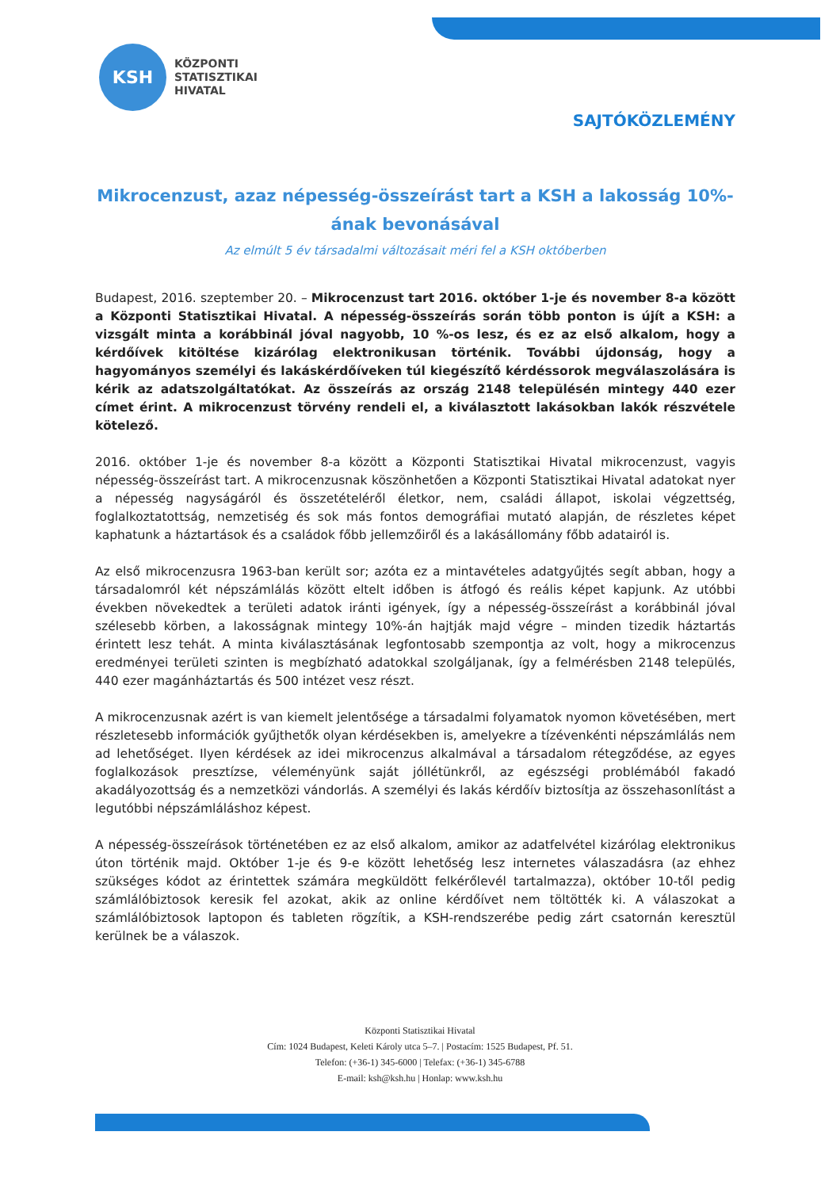KSH
KÖZPONTI
STATISZTIKAI
HIVATAL
SAJTÓKÖZLEMÉNY
Mikrocenzust, azaz népesség-összeírást tart a KSH a lakosság 10%-ának bevonásával
Az elmúlt 5 év társadalmi változásait méri fel a KSH októberben
Budapest, 2016. szeptember 20. – Mikrocenzust tart 2016. október 1-je és november 8-a között a Központi Statisztikai Hivatal. A népesség-összeírás során több ponton is újít a KSH: a vizsgált minta a korábbinál jóval nagyobb, 10 %-os lesz, és ez az első alkalom, hogy a kérdőívek kitöltése kizárólag elektronikusan történik. További újdonság, hogy a hagyományos személyi és lakáskérdőíveken túl kiegészítő kérdéssorok megválaszolására is kérik az adatszolgáltatókat. Az összeírás az ország 2148 településén mintegy 440 ezer címet érint. A mikrocenzust törvény rendeli el, a kiválasztott lakásokban lakók részvétele kötelező.
2016. október 1-je és november 8-a között a Központi Statisztikai Hivatal mikrocenzust, vagyis népesség-összeírást tart. A mikrocenzusnak köszönhetően a Központi Statisztikai Hivatal adatokat nyer a népesség nagyságáról és összetételéről életkor, nem, családi állapot, iskolai végzettség, foglalkoztatottság, nemzetiség és sok más fontos demográfiai mutató alapján, de részletes képet kaphatunk a háztartások és a családok főbb jellemzőiről és a lakásállomány főbb adatairól is.
Az első mikrocenzusra 1963-ban került sor; azóta ez a mintavételes adatgyűjtés segít abban, hogy a társadalomról két népszámlálás között eltelt időben is átfogó és reális képet kapjunk. Az utóbbi években növekedtek a területi adatok iránti igények, így a népesség-összeírást a korábbinál jóval szélesebb körben, a lakosságnak mintegy 10%-án hajtják majd végre – minden tizedik háztartás érintett lesz tehát. A minta kiválasztásának legfontosabb szempontja az volt, hogy a mikrocenzus eredményei területi szinten is megbízható adatokkal szolgáljanak, így a felmérésben 2148 település, 440 ezer magánháztartás és 500 intézet vesz részt.
A mikrocenzusnak azért is van kiemelt jelentősége a társadalmi folyamatok nyomon követésében, mert részletesebb információk gyűjthetők olyan kérdésekben is, amelyekre a tízévenkénti népszámlálás nem ad lehetőséget. Ilyen kérdések az idei mikrocenzus alkalmával a társadalom rétegződése, az egyes foglalkozások presztízse, véleményünk saját jóllétünkről, az egészségi problémából fakadó akadályozottság és a nemzetközi vándorlás. A személyi és lakás kérdőív biztosítja az összehasonlítást a legutóbbi népszámláláshoz képest.
A népesség-összeírások történetében ez az első alkalom, amikor az adatfelvétel kizárólag elektronikus úton történik majd. Október 1-je és 9-e között lehetőség lesz internetes válaszadásra (az ehhez szükséges kódot az érintettek számára megküldött felkérőlevél tartalmazza), október 10-től pedig számlálóbiztosok keresik fel azokat, akik az online kérdőívet nem töltötték ki. A válaszokat a számlálóbiztosok laptopon és tableten rögzítik, a KSH-rendszerébe pedig zárt csatornán keresztül kerülnek be a válaszok.
Központi Statisztikai Hivatal
Cím: 1024 Budapest, Keleti Károly utca 5–7. | Postacím: 1525 Budapest, Pf. 51.
Telefon: (+36-1) 345-6000 | Telefax: (+36-1) 345-6788
E-mail: ksh@ksh.hu | Honlap: www.ksh.hu